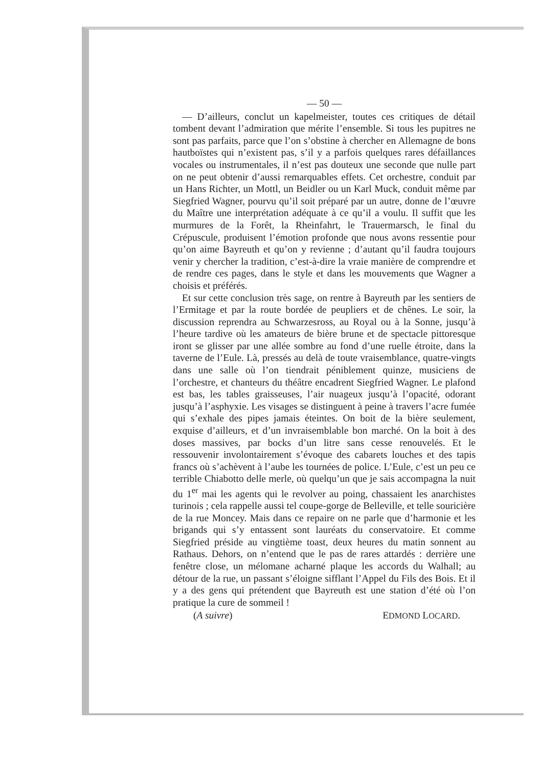— 50 —
— D’ailleurs, conclut un kapelmeister, toutes ces critiques de détail tombent devant l’admiration que mérite l’ensemble. Si tous les pupitres ne sont pas parfaits, parce que l’on s’obstine à chercher en Allemagne de bons hautboïstes qui n’existent pas, s’il y a parfois quelques rares défaillances vocales ou instrumentales, il n’est pas douteux une seconde que nulle part on ne peut obtenir d’aussi remarquables effets. Cet orchestre, conduit par un Hans Richter, un Mottl, un Beidler ou un Karl Muck, conduit même par Siegfried Wagner, pourvu qu’il soit préparé par un autre, donne de l’œuvre du Maître une interprétation adéquate à ce qu’il a voulu. Il suffit que les murmures de la Forêt, la Rheinfahrt, le Trauermarsch, le final du Crépuscule, produisent l’émotion profonde que nous avons ressentie pour qu’on aime Bayreuth et qu’on y revienne ; d’autant qu’il faudra toujours venir y chercher la tradition, c’est-à-dire la vraie manière de comprendre et de rendre ces pages, dans le style et dans les mouvements que Wagner a choisis et préférés.
Et sur cette conclusion très sage, on rentre à Bayreuth par les sentiers de l’Ermitage et par la route bordée de peupliers et de chênes. Le soir, la discussion reprendra au Schwarzesross, au Royal ou à la Sonne, jusqu’à l’heure tardive où les amateurs de bière brune et de spectacle pittoresque iront se glisser par une allée sombre au fond d’une ruelle étroite, dans la taverne de l’Eule. Là, pressés au delà de toute vraisemblance, quatre-vingts dans une salle où l’on tiendrait péniblement quinze, musiciens de l’orchestre, et chanteurs du théâtre encadrent Siegfried Wagner. Le plafond est bas, les tables graisseuses, l’air nuageux jusqu’à l’opacité, odorant jusqu’à l’asphyxie. Les visages se distinguent à peine à travers l’acre fumée qui s’exhale des pipes jamais éteintes. On boit de la bière seulement, exquise d’ailleurs, et d’un invraisemblable bon marché. On la boit à des doses massives, par bocks d’un litre sans cesse renouvelés. Et le ressouvenir involontairement s’évoque des cabarets louches et des tapis francs où s’achèvent à l’aube les tournées de police. L’Eule, c’est un peu ce terrible Chiabotto delle merle, où quelqu’un que je sais accompagna la nuit du 1<sup>er</sup> mai les agents qui le revolver au poing, chassaient les anarchistes turinois ; cela rappelle aussi tel coupe-gorge de Belleville, et telle souricière de la rue Moncey. Mais dans ce repaire on ne parle que d’harmonie et les brigands qui s’y entassent sont lauréats du conservatoire. Et comme Siegfried préside au vingtième toast, deux heures du matin sonnent au Rathaus. Dehors, on n’entend que le pas de rares attardés : derrière une fenêtre close, un mélomane acharné plaque les accords du Walhall; au détour de la rue, un passant s’éloigne sifflant l’Appel du Fils des Bois. Et il y a des gens qui prétendent que Bayreuth est une station d’été où l’on pratique la cure de sommeil !
(A suivre) EDMOND LOCARD.